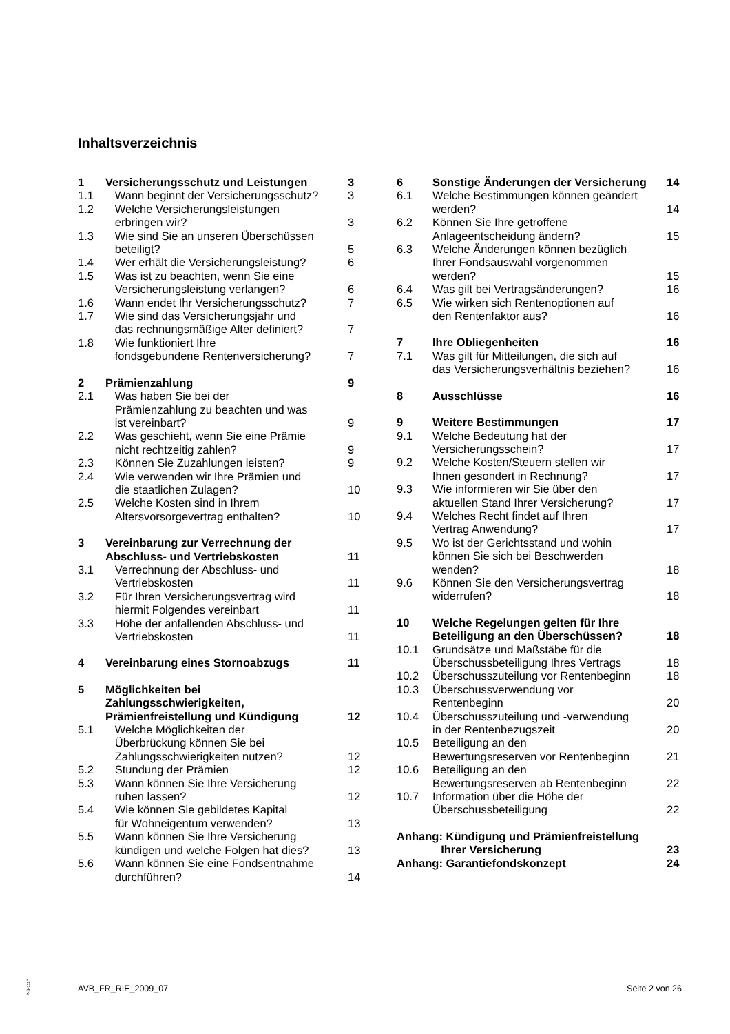Inhaltsverzeichnis
| 1 | Versicherungsschutz und Leistungen | 3 |
| 1.1 | Wann beginnt der Versicherungsschutz? | 3 |
| 1.2 | Welche Versicherungsleistungen erbringen wir? | 3 |
| 1.3 | Wie sind Sie an unseren Überschüssen beteiligt? | 5 |
| 1.4 | Wer erhält die Versicherungsleistung? | 6 |
| 1.5 | Was ist zu beachten, wenn Sie eine Versicherungsleistung verlangen? | 6 |
| 1.6 | Wann endet Ihr Versicherungsschutz? | 7 |
| 1.7 | Wie sind das Versicherungsjahr und das rechnungsmäßige Alter definiert? | 7 |
| 1.8 | Wie funktioniert Ihre fondsgebundene Rentenversicherung? | 7 |
| 2 | Prämienzahlung | 9 |
| 2.1 | Was haben Sie bei der Prämienzahlung zu beachten und was ist vereinbart? | 9 |
| 2.2 | Was geschieht, wenn Sie eine Prämie nicht rechtzeitig zahlen? | 9 |
| 2.3 | Können Sie Zuzahlungen leisten? | 9 |
| 2.4 | Wie verwenden wir Ihre Prämien und die staatlichen Zulagen? | 10 |
| 2.5 | Welche Kosten sind in Ihrem Altersvorsorgevertrag enthalten? | 10 |
| 3 | Vereinbarung zur Verrechnung der Abschluss- und Vertriebskosten | 11 |
| 3.1 | Verrechnung der Abschluss- und Vertriebskosten | 11 |
| 3.2 | Für Ihren Versicherungsvertrag wird hiermit Folgendes vereinbart | 11 |
| 3.3 | Höhe der anfallenden Abschluss- und Vertriebskosten | 11 |
| 4 | Vereinbarung eines Stornoabzugs | 11 |
| 5 | Möglichkeiten bei Zahlungsschwierigkeiten, Prämienfreistellung und Kündigung | 12 |
| 5.1 | Welche Möglichkeiten der Überbrückung können Sie bei Zahlungsschwierigkeiten nutzen? | 12 |
| 5.2 | Stundung der Prämien | 12 |
| 5.3 | Wann können Sie Ihre Versicherung ruhen lassen? | 12 |
| 5.4 | Wie können Sie gebildetes Kapital für Wohneigentum verwenden? | 13 |
| 5.5 | Wann können Sie Ihre Versicherung kündigen und welche Folgen hat dies? | 13 |
| 5.6 | Wann können Sie eine Fondsentnahme durchführen? | 14 |
| 6 | Sonstige Änderungen der Versicherung | 14 |
| 6.1 | Welche Bestimmungen können geändert werden? | 14 |
| 6.2 | Können Sie Ihre getroffene Anlageentscheidung ändern? | 15 |
| 6.3 | Welche Änderungen können bezüglich Ihrer Fondsauswahl vorgenommen werden? | 15 |
| 6.4 | Was gilt bei Vertragsänderungen? | 16 |
| 6.5 | Wie wirken sich Rentenoptionen auf den Rentenfaktor aus? | 16 |
| 7 | Ihre Obliegenheiten | 16 |
| 7.1 | Was gilt für Mitteilungen, die sich auf das Versicherungsverhältnis beziehen? | 16 |
| 8 | Ausschlüsse | 16 |
| 9 | Weitere Bestimmungen | 17 |
| 9.1 | Welche Bedeutung hat der Versicherungsschein? | 17 |
| 9.2 | Welche Kosten/Steuern stellen wir Ihnen gesondert in Rechnung? | 17 |
| 9.3 | Wie informieren wir Sie über den aktuellen Stand Ihrer Versicherung? | 17 |
| 9.4 | Welches Recht findet auf Ihren Vertrag Anwendung? | 17 |
| 9.5 | Wo ist der Gerichtsstand und wohin können Sie sich bei Beschwerden wenden? | 18 |
| 9.6 | Können Sie den Versicherungsvertrag widerrufen? | 18 |
| 10 | Welche Regelungen gelten für Ihre Beteiligung an den Überschüssen? | 18 |
| 10.1 | Grundsätze und Maßstäbe für die Überschussbeteiligung Ihres Vertrags | 18 |
| 10.2 | Überschusszuteilung vor Rentenbeginn | 18 |
| 10.3 | Überschussverwendung vor Rentenbeginn | 20 |
| 10.4 | Überschusszuteilung und -verwendung in der Rentenbezugszeit | 20 |
| 10.5 | Beteiligung an den Bewertungsreserven vor Rentenbeginn | 21 |
| 10.6 | Beteiligung an den Bewertungsreserven ab Rentenbeginn | 22 |
| 10.7 | Information über die Höhe der Überschussbeteiligung | 22 |
| Anhang: Kündigung und Prämienfreistellung Ihrer Versicherung | | 23 |
| Anhang: Garantiefondskonzept | | 24 |
P-S-1117
AVB_FR_RIE_2009_07 Seite 2 von 26